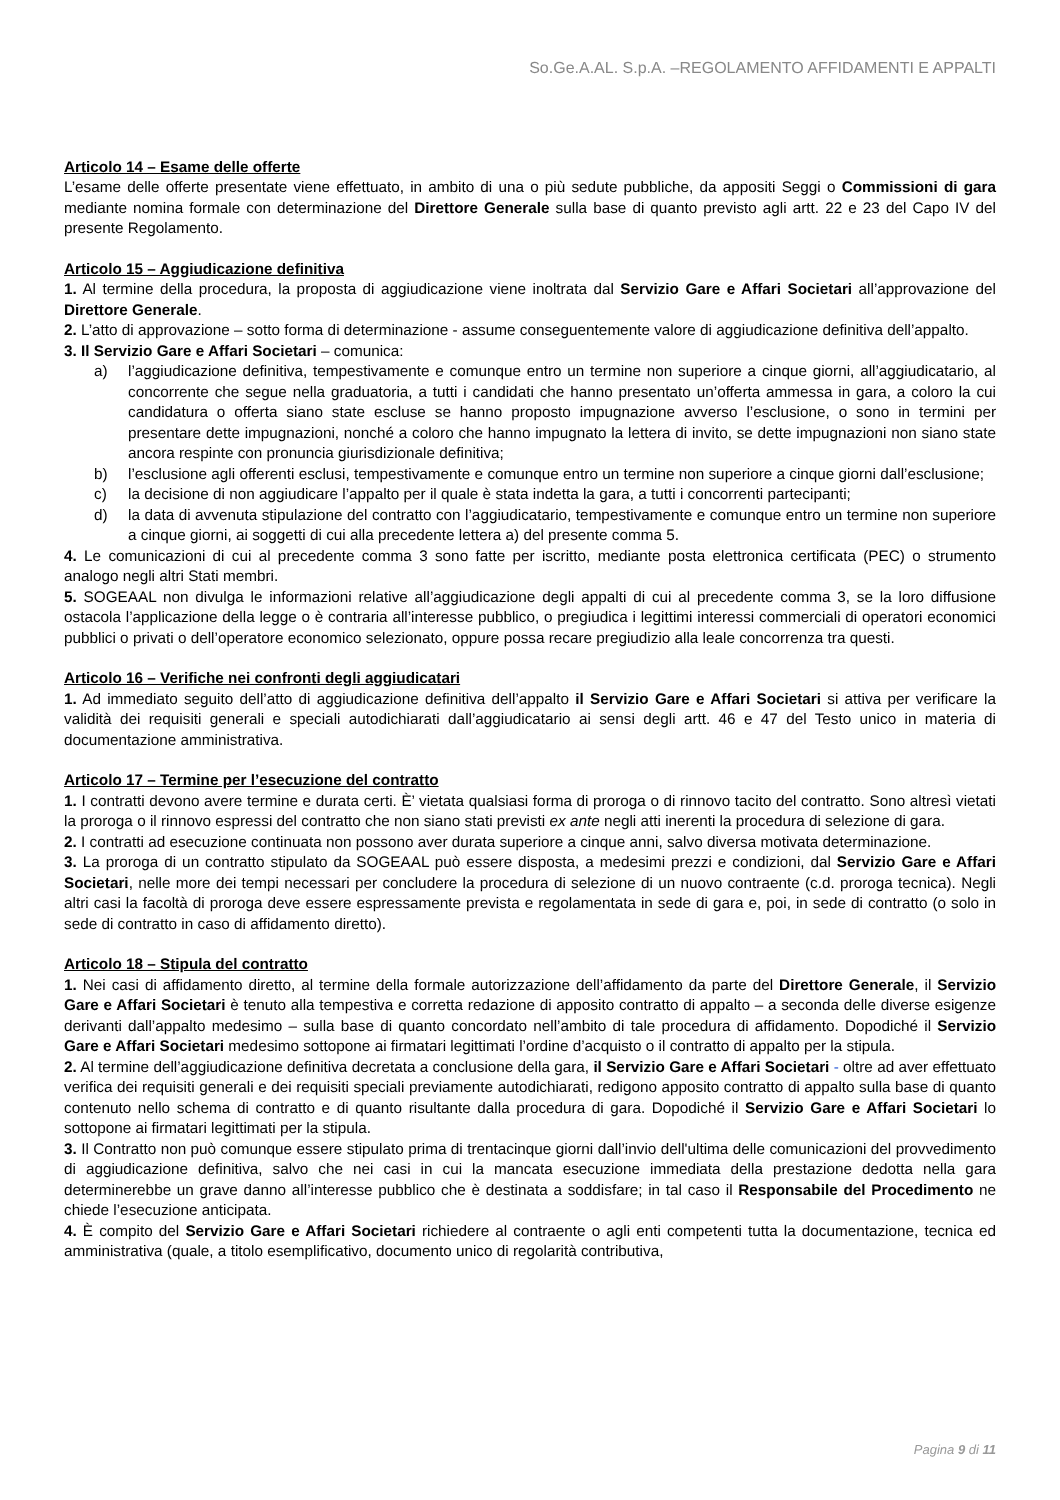So.Ge.A.AL. S.p.A. –REGOLAMENTO AFFIDAMENTI E APPALTI
Articolo 14 – Esame delle offerte
L’esame delle offerte presentate viene effettuato, in ambito di una o più sedute pubbliche, da appositi Seggi o Commissioni di gara mediante nomina formale con determinazione del Direttore Generale sulla base di quanto previsto agli artt. 22 e 23 del Capo IV del presente Regolamento.
Articolo 15 – Aggiudicazione definitiva
1. Al termine della procedura, la proposta di aggiudicazione viene inoltrata dal Servizio Gare e Affari Societari all’approvazione del Direttore Generale.
2. L’atto di approvazione – sotto forma di determinazione - assume conseguentemente valore di aggiudicazione definitiva dell’appalto.
3. Il Servizio Gare e Affari Societari – comunica:
a) l’aggiudicazione definitiva, tempestivamente e comunque entro un termine non superiore a cinque giorni, all’aggiudicatario, al concorrente che segue nella graduatoria, a tutti i candidati che hanno presentato un’offerta ammessa in gara, a coloro la cui candidatura o offerta siano state escluse se hanno proposto impugnazione avverso l’esclusione, o sono in termini per presentare dette impugnazioni, nonché a coloro che hanno impugnato la lettera di invito, se dette impugnazioni non siano state ancora respinte con pronuncia giurisdizionale definitiva;
b) l’esclusione agli offerenti esclusi, tempestivamente e comunque entro un termine non superiore a cinque giorni dall’esclusione;
c) la decisione di non aggiudicare l’appalto per il quale è stata indetta la gara, a tutti i concorrenti partecipanti;
d) la data di avvenuta stipulazione del contratto con l’aggiudicatario, tempestivamente e comunque entro un termine non superiore a cinque giorni, ai soggetti di cui alla precedente lettera a) del presente comma 5.
4. Le comunicazioni di cui al precedente comma 3 sono fatte per iscritto, mediante posta elettronica certificata (PEC) o strumento analogo negli altri Stati membri.
5. SOGEAAL non divulga le informazioni relative all’aggiudicazione degli appalti di cui al precedente comma 3, se la loro diffusione ostacola l’applicazione della legge o è contraria all’interesse pubblico, o pregiudica i legittimi interessi commerciali di operatori economici pubblici o privati o dell’operatore economico selezionato, oppure possa recare pregiudizio alla leale concorrenza tra questi.
Articolo 16 – Verifiche nei confronti degli aggiudicatari
1. Ad immediato seguito dell’atto di aggiudicazione definitiva dell’appalto il Servizio Gare e Affari Societari si attiva per verificare la validità dei requisiti generali e speciali autodichiarati dall’aggiudicatario ai sensi degli artt. 46 e 47 del Testo unico in materia di documentazione amministrativa.
Articolo 17 – Termine per l’esecuzione del contratto
1. I contratti devono avere termine e durata certi. È’ vietata qualsiasi forma di proroga o di rinnovo tacito del contratto. Sono altresì vietati la proroga o il rinnovo espressi del contratto che non siano stati previsti ex ante negli atti inerenti la procedura di selezione di gara.
2. I contratti ad esecuzione continuata non possono aver durata superiore a cinque anni, salvo diversa motivata determinazione.
3. La proroga di un contratto stipulato da SOGEAAL può essere disposta, a medesimi prezzi e condizioni, dal Servizio Gare e Affari Societari, nelle more dei tempi necessari per concludere la procedura di selezione di un nuovo contraente (c.d. proroga tecnica). Negli altri casi la facoltà di proroga deve essere espressamente prevista e regolamentata in sede di gara e, poi, in sede di contratto (o solo in sede di contratto in caso di affidamento diretto).
Articolo 18 – Stipula del contratto
1. Nei casi di affidamento diretto, al termine della formale autorizzazione dell’affidamento da parte del Direttore Generale, il Servizio Gare e Affari Societari è tenuto alla tempestiva e corretta redazione di apposito contratto di appalto – a seconda delle diverse esigenze derivanti dall’appalto medesimo – sulla base di quanto concordato nell’ambito di tale procedura di affidamento. Dopodiché il Servizio Gare e Affari Societari medesimo sottopone ai firmatari legittimati l’ordine d’acquisto o il contratto di appalto per la stipula.
2. Al termine dell’aggiudicazione definitiva decretata a conclusione della gara, il Servizio Gare e Affari Societari - oltre ad aver effettuato verifica dei requisiti generali e dei requisiti speciali previamente autodichiarati, redigono apposito contratto di appalto sulla base di quanto contenuto nello schema di contratto e di quanto risultante dalla procedura di gara. Dopodiché il Servizio Gare e Affari Societari lo sottopone ai firmatari legittimati per la stipula.
3. Il Contratto non può comunque essere stipulato prima di trentacinque giorni dall’invio dell'ultima delle comunicazioni del provvedimento di aggiudicazione definitiva, salvo che nei casi in cui la mancata esecuzione immediata della prestazione dedotta nella gara determinerebbe un grave danno all’interesse pubblico che è destinata a soddisfare; in tal caso il Responsabile del Procedimento ne chiede l’esecuzione anticipata.
4. È compito del Servizio Gare e Affari Societari richiedere al contraente o agli enti competenti tutta la documentazione, tecnica ed amministrativa (quale, a titolo esemplificativo, documento unico di regolarità contributiva,
Pagina 9 di 11